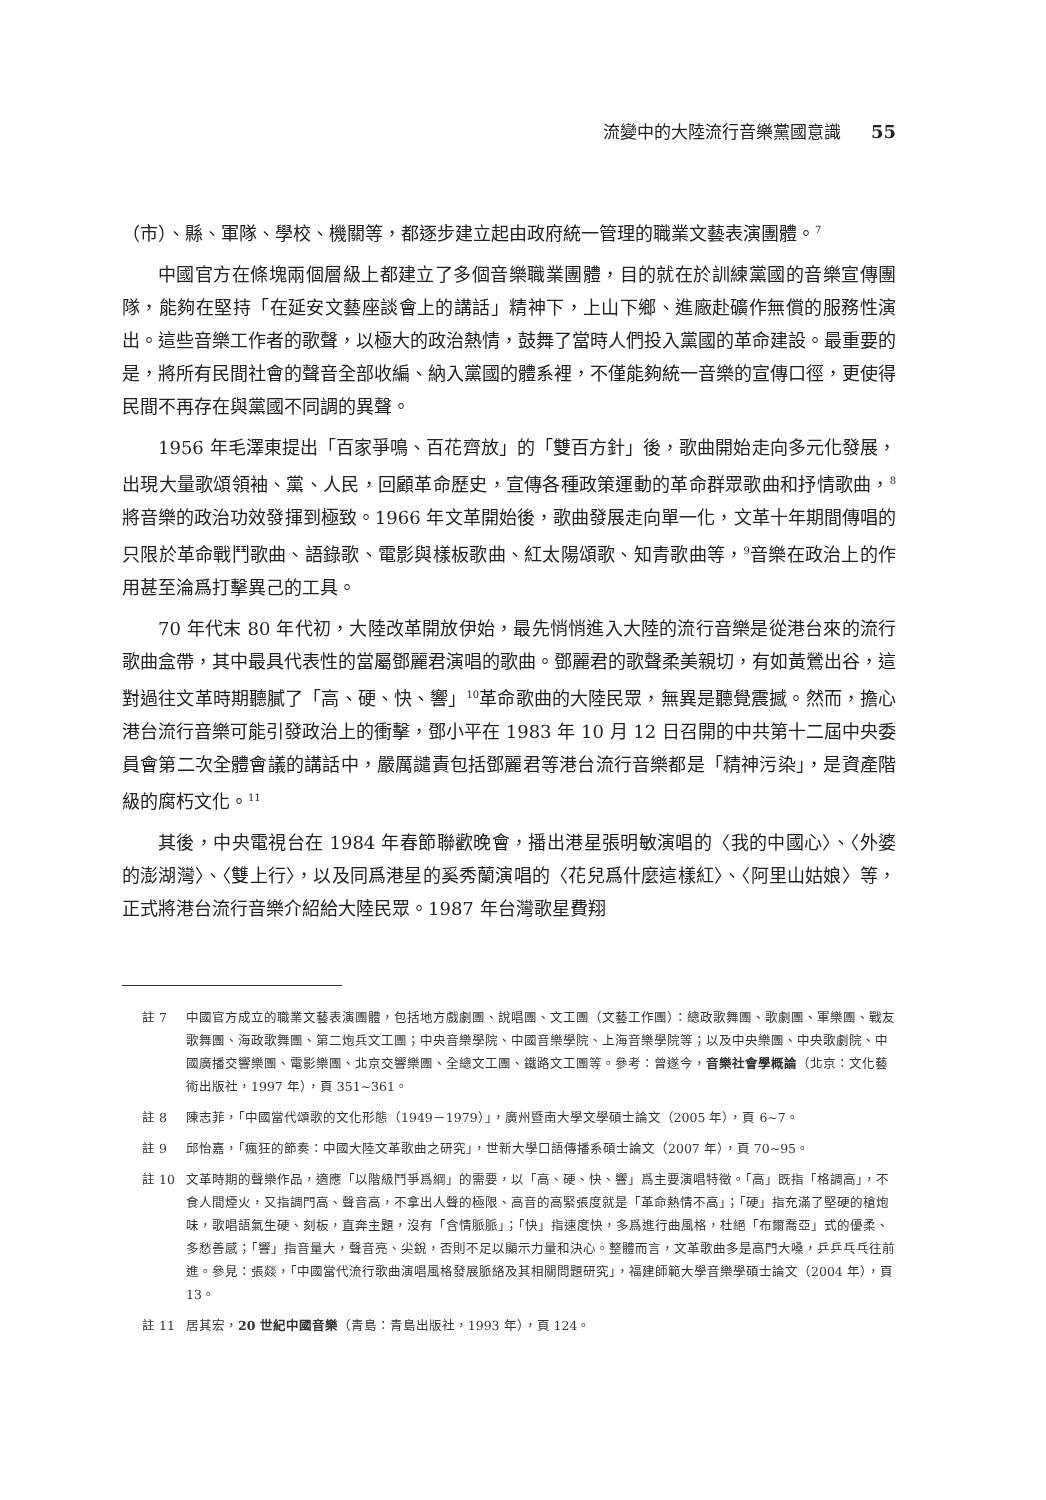流變中的大陸流行音樂黨國意識 55
（市）、縣、軍隊、學校、機關等，都逐步建立起由政府統一管理的職業文藝表演團體。<sup>7</sup>
中國官方在條塊兩個層級上都建立了多個音樂職業團體，目的就在於訓練黨國的音樂宣傳團隊，能夠在堅持「在延安文藝座談會上的講話」精神下，上山下鄉、進廠赴礦作無償的服務性演出。這些音樂工作者的歌聲，以極大的政治熱情，鼓舞了當時人們投入黨國的革命建設。最重要的是，將所有民間社會的聲音全部收編、納入黨國的體系裡，不僅能夠統一音樂的宣傳口徑，更使得民間不再存在與黨國不同調的異聲。
1956 年毛澤東提出「百家爭鳴、百花齊放」的「雙百方針」後，歌曲開始走向多元化發展，出現大量歌頌領袖、黨、人民，回顧革命歷史，宣傳各種政策運動的革命群眾歌曲和抒情歌曲，<sup>8</sup>將音樂的政治功效發揮到極致。1966 年文革開始後，歌曲發展走向單一化，文革十年期間傳唱的只限於革命戰鬥歌曲、語錄歌、電影與樣板歌曲、紅太陽頌歌、知青歌曲等，<sup>9</sup>音樂在政治上的作用甚至淪爲打擊異己的工具。
70 年代末 80 年代初，大陸改革開放伊始，最先悄悄進入大陸的流行音樂是從港台來的流行歌曲盒帶，其中最具代表性的當屬鄧麗君演唱的歌曲。鄧麗君的歌聲柔美親切，有如黃鶯出谷，這對過往文革時期聽膩了「高、硬、快、響」<sup>10</sup>革命歌曲的大陸民眾，無異是聽覺震撼。然而，擔心港台流行音樂可能引發政治上的衝擊，鄧小平在 1983 年 10 月 12 日召開的中共第十二屆中央委員會第二次全體會議的講話中，嚴厲譴責包括鄧麗君等港台流行音樂都是「精神污染」，是資產階級的腐朽文化。<sup>11</sup>
其後，中央電視台在 1984 年春節聯歡晚會，播出港星張明敏演唱的〈我的中國心〉、〈外婆的澎湖灣〉、〈雙上行〉，以及同爲港星的奚秀蘭演唱的〈花兒爲什麼這樣紅〉、〈阿里山姑娘〉等，正式將港台流行音樂介紹給大陸民眾。1987 年台灣歌星費翔
註 7 中國官方成立的職業文藝表演團體，包括地方戲劇團、說唱團、文工團（文藝工作團）：總政歌舞團、歌劇團、軍樂團、戰友歌舞團、海政歌舞團、第二炮兵文工團；中央音樂學院、中國音樂學院、上海音樂學院等；以及中央樂團、中央歌劇院、中國廣播交響樂團、電影樂團、北京交響樂團、全總文工團、鐵路文工團等。參考：曾遂今，音樂社會學概論（北京：文化藝術出版社，1997 年），頁 351~361。
註 8 陳志菲，「中國當代頌歌的文化形態（1949－1979）」，廣州暨南大學文學碩士論文（2005 年），頁 6~7。
註 9 邱怡嘉，「瘋狂的節奏：中國大陸文革歌曲之研究」，世新大學口語傳播系碩士論文（2007 年），頁 70~95。
註 10 文革時期的聲樂作品，適應「以階級鬥爭爲綱」的需要，以「高、硬、快、響」爲主要演唱特徵。「高」既指「格調高」，不食人間煙火，又指調門高、聲音高，不拿出人聲的極限、高音的高緊張度就是「革命熱情不高」；「硬」指充滿了堅硬的槍炮味，歌唱語氣生硬、刻板，直奔主題，沒有「含情脈脈」；「快」指速度快，多爲進行曲風格，杜絕「布爾喬亞」式的優柔、多愁善感；「響」指音量大，聲音亮、尖銳，否則不足以顯示力量和決心。整體而言，文革歌曲多是高門大嗓，乒乒乓乓往前進。參見：張燚，「中國當代流行歌曲演唱風格發展脈絡及其相關問題研究」，福建師範大學音樂學碩士論文（2004 年），頁 13。
註 11 居其宏，20 世紀中國音樂（青島：青島出版社，1993 年），頁 124。